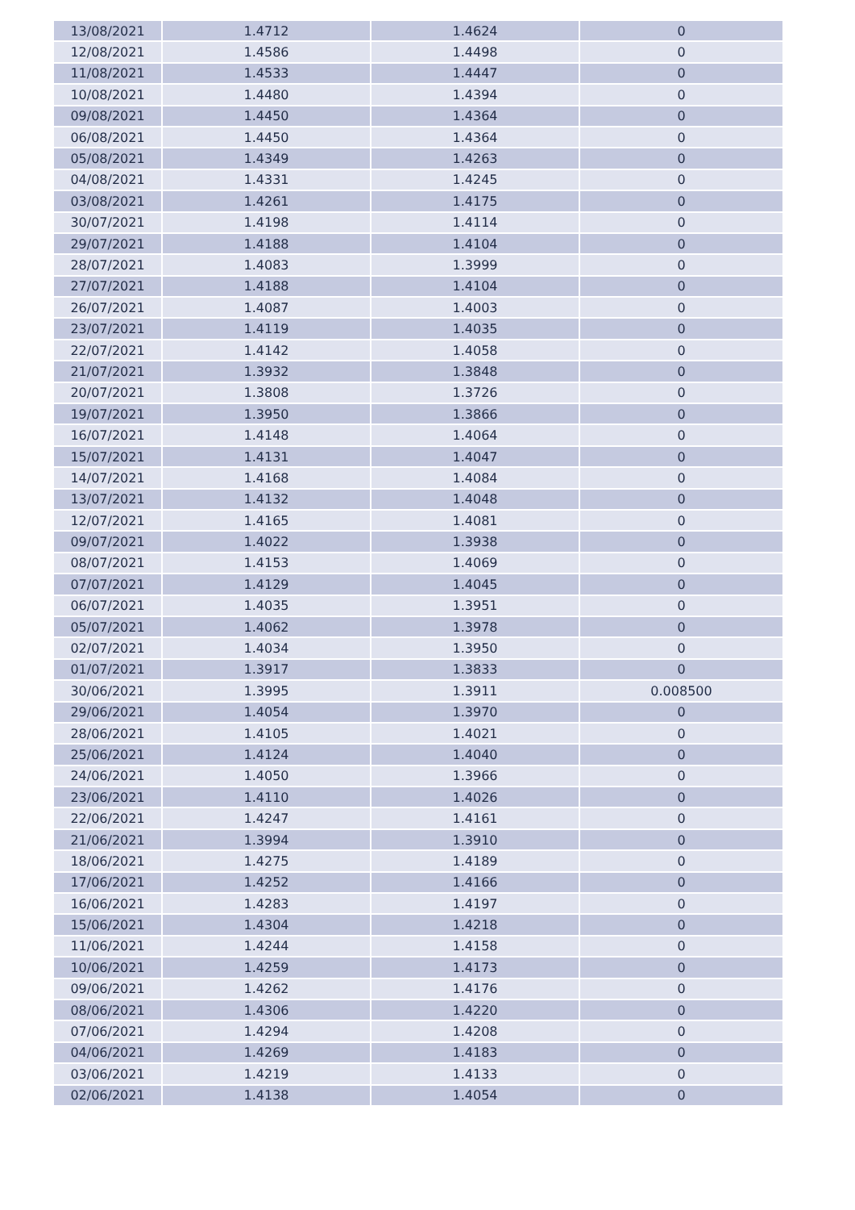| 13/08/2021 | 1.4712 | 1.4624 | 0 |
| 12/08/2021 | 1.4586 | 1.4498 | 0 |
| 11/08/2021 | 1.4533 | 1.4447 | 0 |
| 10/08/2021 | 1.4480 | 1.4394 | 0 |
| 09/08/2021 | 1.4450 | 1.4364 | 0 |
| 06/08/2021 | 1.4450 | 1.4364 | 0 |
| 05/08/2021 | 1.4349 | 1.4263 | 0 |
| 04/08/2021 | 1.4331 | 1.4245 | 0 |
| 03/08/2021 | 1.4261 | 1.4175 | 0 |
| 30/07/2021 | 1.4198 | 1.4114 | 0 |
| 29/07/2021 | 1.4188 | 1.4104 | 0 |
| 28/07/2021 | 1.4083 | 1.3999 | 0 |
| 27/07/2021 | 1.4188 | 1.4104 | 0 |
| 26/07/2021 | 1.4087 | 1.4003 | 0 |
| 23/07/2021 | 1.4119 | 1.4035 | 0 |
| 22/07/2021 | 1.4142 | 1.4058 | 0 |
| 21/07/2021 | 1.3932 | 1.3848 | 0 |
| 20/07/2021 | 1.3808 | 1.3726 | 0 |
| 19/07/2021 | 1.3950 | 1.3866 | 0 |
| 16/07/2021 | 1.4148 | 1.4064 | 0 |
| 15/07/2021 | 1.4131 | 1.4047 | 0 |
| 14/07/2021 | 1.4168 | 1.4084 | 0 |
| 13/07/2021 | 1.4132 | 1.4048 | 0 |
| 12/07/2021 | 1.4165 | 1.4081 | 0 |
| 09/07/2021 | 1.4022 | 1.3938 | 0 |
| 08/07/2021 | 1.4153 | 1.4069 | 0 |
| 07/07/2021 | 1.4129 | 1.4045 | 0 |
| 06/07/2021 | 1.4035 | 1.3951 | 0 |
| 05/07/2021 | 1.4062 | 1.3978 | 0 |
| 02/07/2021 | 1.4034 | 1.3950 | 0 |
| 01/07/2021 | 1.3917 | 1.3833 | 0 |
| 30/06/2021 | 1.3995 | 1.3911 | 0.008500 |
| 29/06/2021 | 1.4054 | 1.3970 | 0 |
| 28/06/2021 | 1.4105 | 1.4021 | 0 |
| 25/06/2021 | 1.4124 | 1.4040 | 0 |
| 24/06/2021 | 1.4050 | 1.3966 | 0 |
| 23/06/2021 | 1.4110 | 1.4026 | 0 |
| 22/06/2021 | 1.4247 | 1.4161 | 0 |
| 21/06/2021 | 1.3994 | 1.3910 | 0 |
| 18/06/2021 | 1.4275 | 1.4189 | 0 |
| 17/06/2021 | 1.4252 | 1.4166 | 0 |
| 16/06/2021 | 1.4283 | 1.4197 | 0 |
| 15/06/2021 | 1.4304 | 1.4218 | 0 |
| 11/06/2021 | 1.4244 | 1.4158 | 0 |
| 10/06/2021 | 1.4259 | 1.4173 | 0 |
| 09/06/2021 | 1.4262 | 1.4176 | 0 |
| 08/06/2021 | 1.4306 | 1.4220 | 0 |
| 07/06/2021 | 1.4294 | 1.4208 | 0 |
| 04/06/2021 | 1.4269 | 1.4183 | 0 |
| 03/06/2021 | 1.4219 | 1.4133 | 0 |
| 02/06/2021 | 1.4138 | 1.4054 | 0 |